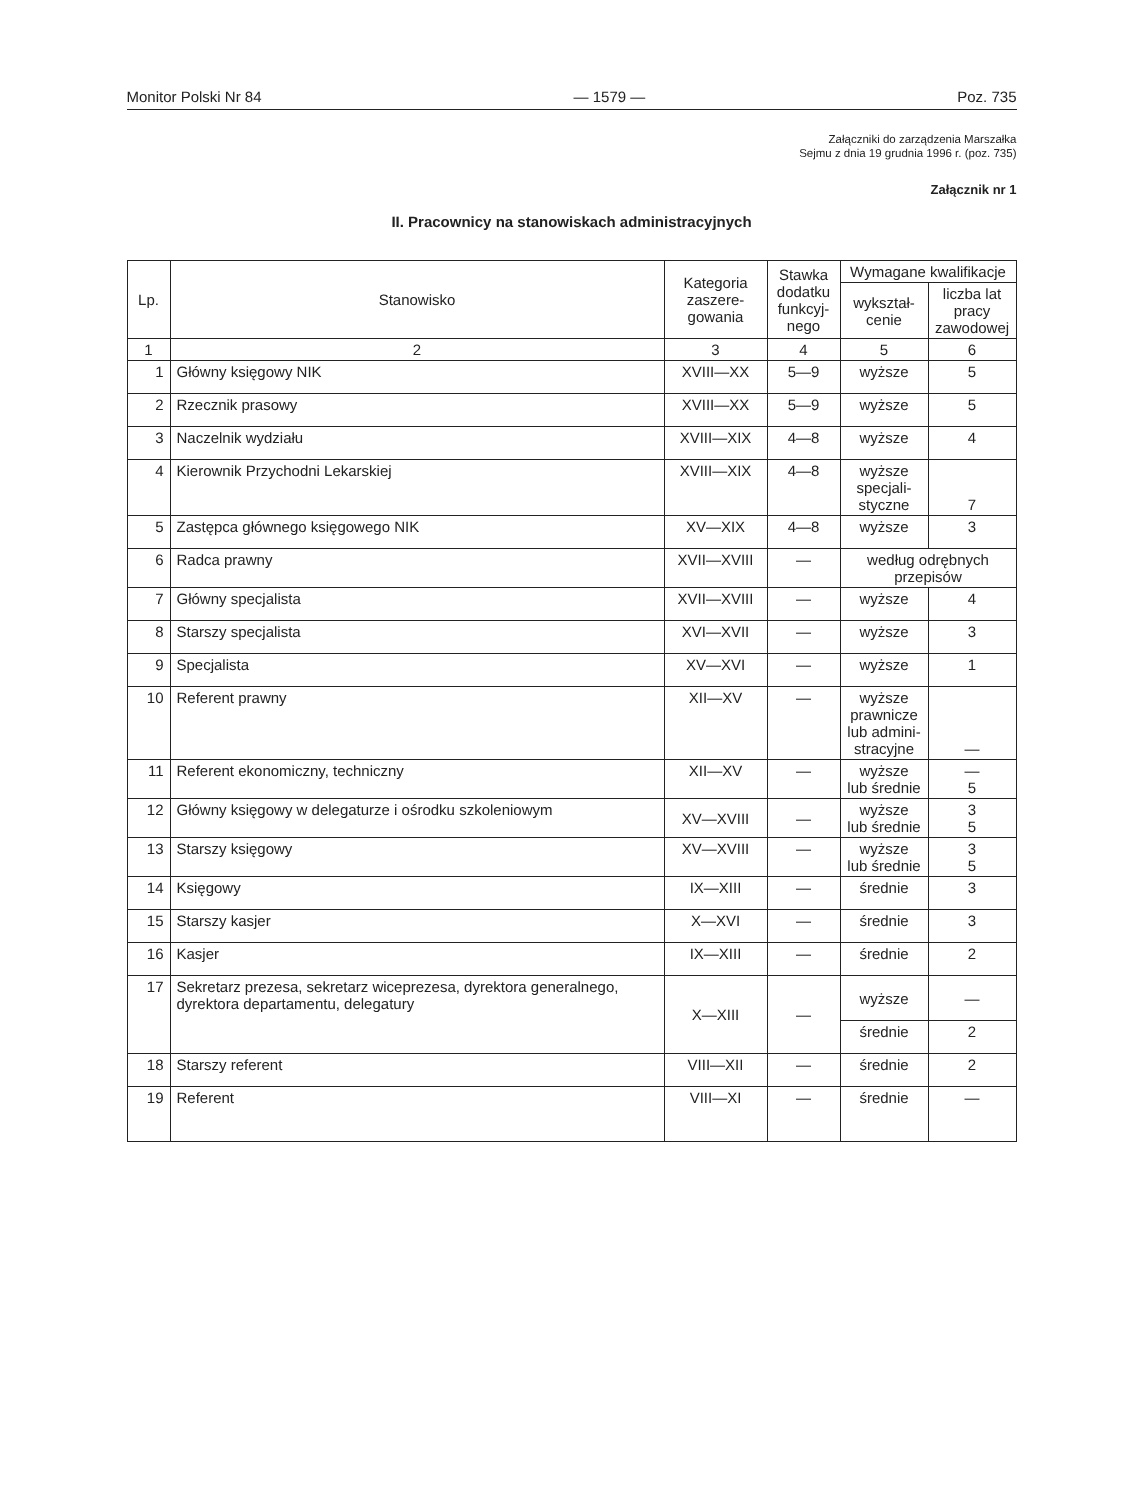Monitor Polski Nr 84 — 1579 — Poz. 735
Załączniki do zarządzenia Marszałka
Sejmu z dnia 19 grudnia 1996 r. (poz. 735)
Załącznik nr 1
II. Pracownicy na stanowiskach administracyjnych
| Lp. | Stanowisko | Kategoria zaszere-gowania | Stawka dodatku funkcyj-nego | Wymagane kwalifikacje | |
| --- | --- | --- | --- | --- | --- |
| | | | | wykształ-cenie | liczba lat pracy zawodowej |
| 1 | 2 | 3 | 4 | 5 | 6 |
| 1 | Główny księgowy NIK | XVIII—XX | 5—9 | wyższe | 5 |
| 2 | Rzecznik prasowy | XVIII—XX | 5—9 | wyższe | 5 |
| 3 | Naczelnik wydziału | XVIII—XIX | 4—8 | wyższe | 4 |
| 4 | Kierownik Przychodni Lekarskiej | XVIII—XIX | 4—8 | wyższe specjali-styczne | 7 |
| 5 | Zastępca głównego księgowego NIK | XV—XIX | 4—8 | wyższe | 3 |
| 6 | Radca prawny | XVII—XVIII | — | według odrębnych przepisów | |
| 7 | Główny specjalista | XVII—XVIII | — | wyższe | 4 |
| 8 | Starszy specjalista | XVI—XVII | — | wyższe | 3 |
| 9 | Specjalista | XV—XVI | — | wyższe | 1 |
| 10 | Referent prawny | XII—XV | — | wyższe prawnicze lub admini-stracyjne | — |
| 11 | Referent ekonomiczny, techniczny | XII—XV | — | wyższe lub średnie | — 5 |
| 12 | Główny księgowy w delegaturze i ośrodku szkoleniowym | XV—XVIII | — | wyższe lub średnie | 3 5 |
| 13 | Starszy księgowy | XV—XVIII | — | wyższe lub średnie | 3 5 |
| 14 | Księgowy | IX—XIII | — | średnie | 3 |
| 15 | Starszy kasjer | X—XVI | — | średnie | 3 |
| 16 | Kasjer | IX—XIII | — | średnie | 2 |
| 17 | Sekretarz prezesa, sekretarz wiceprezesa, dyrektora generalnego, dyrektora departamentu, delegatury | X—XIII | — | wyższe | — |
| | | | | średnie | 2 |
| 18 | Starszy referent | VIII—XII | — | średnie | 2 |
| 19 | Referent | VIII—XI | — | średnie | — |